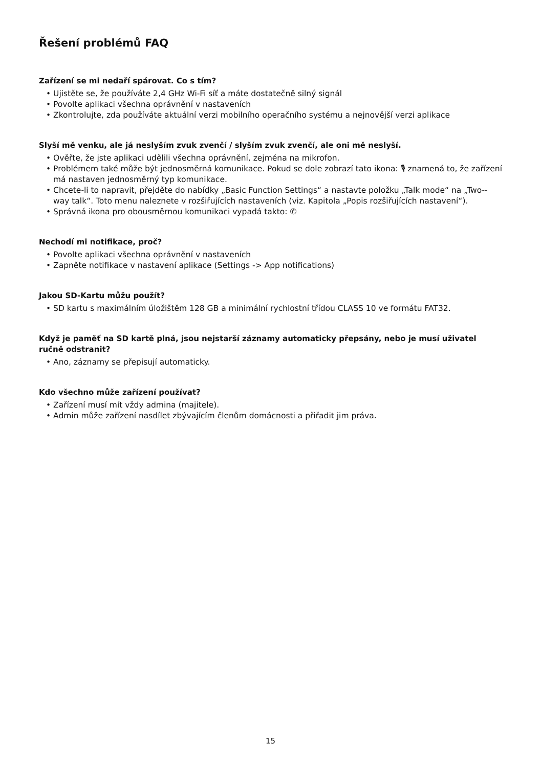Řešení problémů FAQ
Zařízení se mi nedaří spárovat. Co s tím?
• Ujistěte se, že používáte 2,4 GHz Wi-Fi síť a máte dostatečně silný signál
• Povolte aplikaci všechna oprávnění v nastaveních
• Zkontrolujte, zda používáte aktuální verzi mobilního operačního systému a nejnovější verzi aplikace
Slyší mě venku, ale já neslyším zvuk zvenčí / slyším zvuk zvenčí, ale oni mě neslyší.
• Ověřte, že jste aplikaci udělili všechna oprávnění, zejména na mikrofon.
• Problémem také může být jednosměrná komunikace. Pokud se dole zobrazí tato ikona: 🎙 znamená to, že zařízení má nastaven jednosměrný typ komunikace.
• Chcete-li to napravit, přejděte do nabídky „Basic Function Settings“ a nastavte položku „Talk mode“ na „Two--way talk“. Toto menu naleznete v rozšiřujících nastaveních (viz. Kapitola „Popis rozšiřujících nastavení“).
• Správná ikona pro obousměrnou komunikaci vypadá takto: ✆
Nechodí mi notifikace, proč?
• Povolte aplikaci všechna oprávnění v nastaveních
• Zapněte notifikace v nastavení aplikace (Settings -> App notifications)
Jakou SD-Kartu můžu použít?
• SD kartu s maximálním úložištěm 128 GB a minimální rychlostní třídou CLASS 10 ve formátu FAT32.
Když je paměť na SD kartě plná, jsou nejstarší záznamy automaticky přepsány, nebo je musí uživatel ručně odstranit?
• Ano, záznamy se přepisují automaticky.
Kdo všechno může zařízení používat?
• Zařízení musí mít vždy admina (majitele).
• Admin může zařízení nasdílet zbývajícím členům domácnosti a přiřadit jim práva.
15